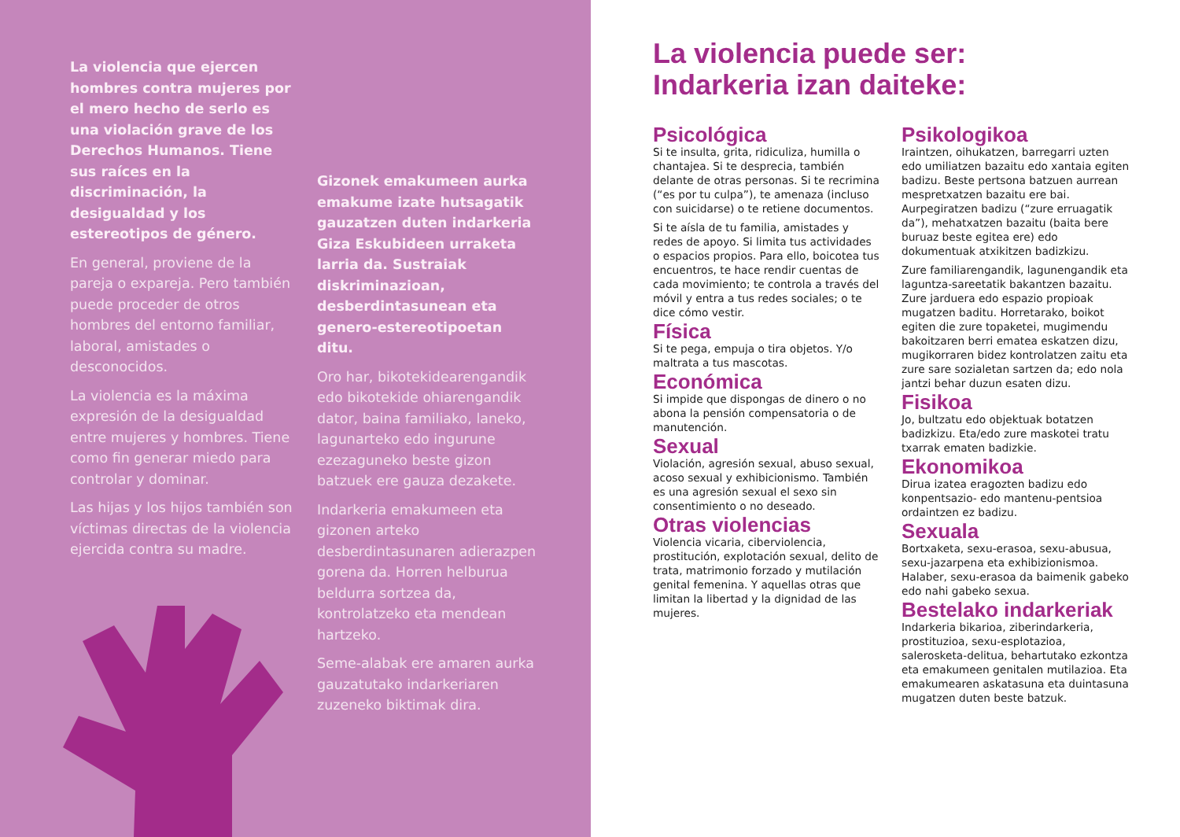La violencia que ejercen hombres contra mujeres por el mero hecho de serlo es una violación grave de los Derechos Humanos. Tiene sus raíces en la discriminación, la desigualdad y los estereotipos de género.
En general, proviene de la pareja o expareja. Pero también puede proceder de otros hombres del entorno familiar, laboral, amistades o desconocidos.
La violencia es la máxima expresión de la desigualdad entre mujeres y hombres. Tiene como fin generar miedo para controlar y dominar.
Las hijas y los hijos también son víctimas directas de la violencia ejercida contra su madre.
Gizonek emakumeen aurka emakume izate hutsagatik gauzatzen duten indarkeria Giza Eskubideen urraketa larria da. Sustraiak diskriminazioan, desberdintasunean eta genero-estereotipoetan ditu.
Oro har, bikotekidearengandik edo bikotekide ohiarengandik dator, baina familiako, laneko, lagunarteko edo ingurune ezezaguneko beste gizon batzuek ere gauza dezakete.
Indarkeria emakumeen eta gizonen arteko desberdintasunaren adierazpen gorena da. Horren helburua beldurra sortzea da, kontrolatzeko eta mendean hartzeko.
Seme-alabak ere amaren aurka gauzatutako indarkeriaren zuzeneko biktimak dira.
La violencia puede ser:
Indarkeria izan daiteke:
Psicológica
Si te insulta, grita, ridiculiza, humilla o chantajea. Si te desprecia, también delante de otras personas. Si te recrimina (“es por tu culpa”), te amenaza (incluso con suicidarse) o te retiene documentos.
Si te aísla de tu familia, amistades y redes de apoyo. Si limita tus actividades o espacios propios. Para ello, boicotea tus encuentros, te hace rendir cuentas de cada movimiento; te controla a través del móvil y entra a tus redes sociales; o te dice cómo vestir.
Física
Si te pega, empuja o tira objetos. Y/o maltrata a tus mascotas.
Económica
Si impide que dispongas de dinero o no abona la pensión compensatoria o de manutención.
Sexual
Violación, agresión sexual, abuso sexual, acoso sexual y exhibicionismo. También es una agresión sexual el sexo sin consentimiento o no deseado.
Otras violencias
Violencia vicaria, ciberviolencia, prostitución, explotación sexual, delito de trata, matrimonio forzado y mutilación genital femenina. Y aquellas otras que limitan la libertad y la dignidad de las mujeres.
Psikologikoa
Iraintzen, oihukatzen, barregarri uzten edo umiliatzen bazaitu edo xantaia egiten badizu. Beste pertsona batzuen aurrean mespretxatzen bazaitu ere bai. Aurpegiratzen badizu (“zure erruagatik da”), mehatxatzen bazaitu (baita bere buruaz beste egitea ere) edo dokumentuak atxikitzen badizkizu.
Zure familiarengandik, lagunengandik eta laguntza-sareetatik bakantzen bazaitu. Zure jarduera edo espazio propioak mugatzen baditu. Horretarako, boikot egiten die zure topaketei, mugimendu bakoitzaren berri ematea eskatzen dizu, mugikorraren bidez kontrolatzen zaitu eta zure sare sozialetan sartzen da; edo nola jantzi behar duzun esaten dizu.
Fisikoa
Jo, bultzatu edo objektuak botatzen badizkizu. Eta/edo zure maskotei tratu txarrak ematen badizkie.
Ekonomikoa
Dirua izatea eragozten badizu edo konpentsazio- edo mantenu-pentsioa ordaintzen ez badizu.
Sexuala
Bortxaketa, sexu-erasoa, sexu-abusua, sexu-jazarpena eta exhibizionismoa. Halaber, sexu-erasoa da baimenik gabeko edo nahi gabeko sexua.
Bestelako indarkeriak
Indarkeria bikarioa, ziberindarkeria, prostituzioa, sexu-esplotazioa, salerosketa-delitua, behartutako ezkontza eta emakumeen genitalen mutilazioa. Eta emakumearen askatasuna eta duintasuna mugatzen duten beste batzuk.